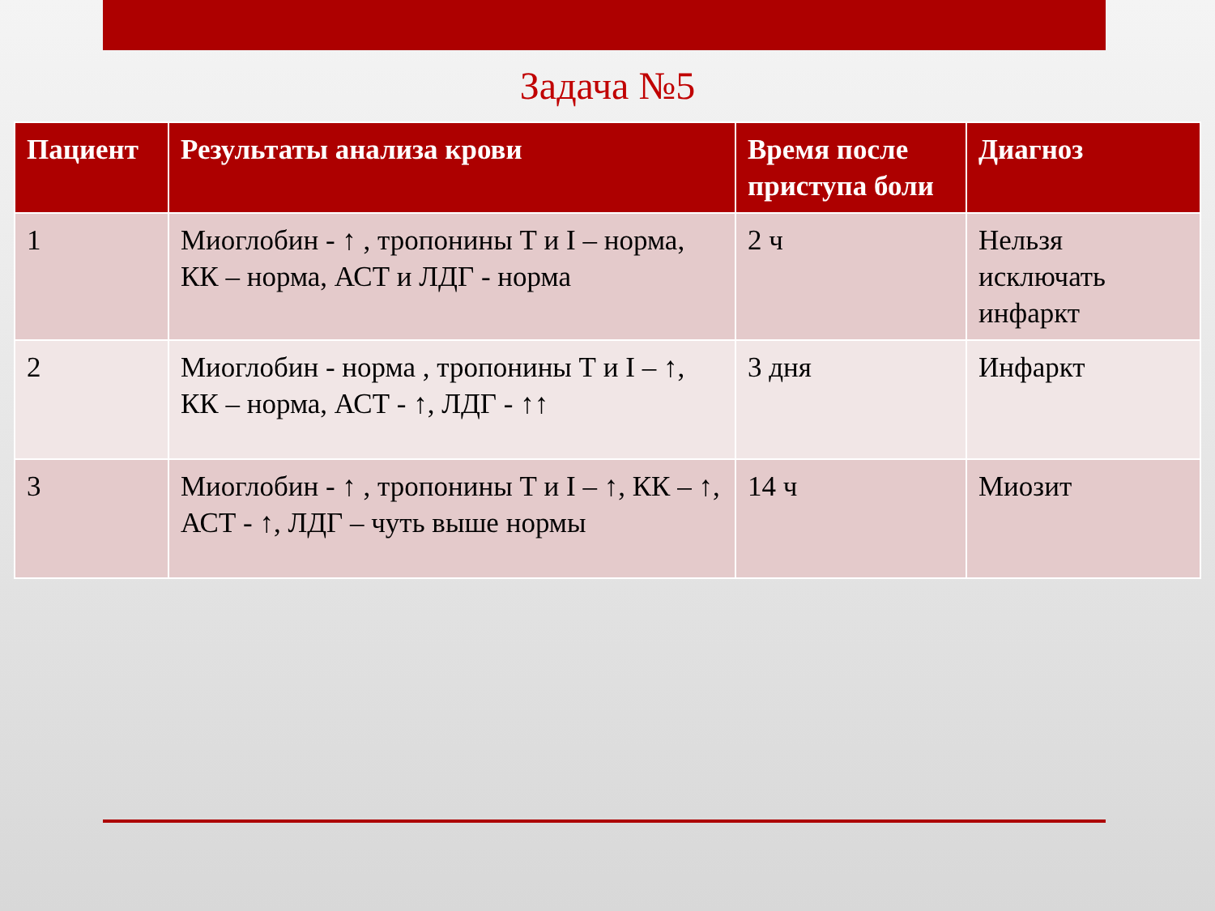Задача №5
| Пациент | Результаты анализа крови | Время после приступа боли | Диагноз |
| --- | --- | --- | --- |
| 1 | Миоглобин - ↑ , тропонины Т и I – норма, КК – норма, АСТ и ЛДГ - норма | 2 ч | Нельзя исключать инфаркт |
| 2 | Миоглобин - норма , тропонины Т и I – ↑, КК – норма, АСТ - ↑, ЛДГ - ↑↑ | 3 дня | Инфаркт |
| 3 | Миоглобин - ↑ , тропонины Т и I – ↑, КК – ↑, АСТ - ↑, ЛДГ – чуть выше нормы | 14 ч | Миозит |